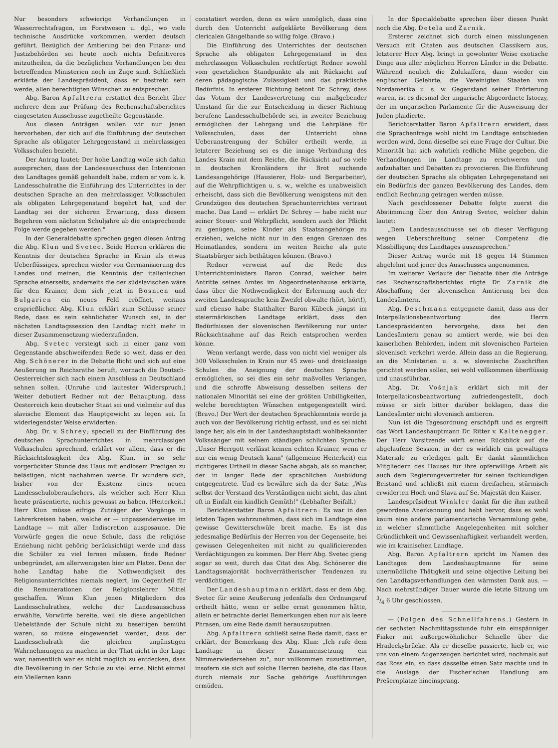Nur besonders schwierige Verhandlungen in Wasserrechtsfragen, im Forstwesen u. dgl., wo viele technische Ausdrücke vorkommen, werden deutsch geführt. Bezüglich der Amtierung bei den Finanz- und Justizbehörden sei heute noch nichts Definitiveres mitzutheilen, da die bezüglichen Verhandlungen bei den betreffenden Ministerien noch im Zuge sind. Schließlich erklärte der Landespräsident, dass er bestrebt sein werde, allen berechtigten Wünschen zu entsprechen.
Abg. Baron Apfaltrern erstattet den Bericht über mehrere dem zur Prüfung des Rechenschaftsberichtes eingesetzten Ausschusse zugetheilte Gegenstände.
Aus diesen Anträgen wollen wir nur jenen hervorheben, der sich auf die Einführung der deutschen Sprache als obligater Lehrgegenstand in mehrclassigen Volksschulen bezieht.
Der Antrag lautet: Der hohe Landtag wolle sich dahin aussprechen, dass der Landesausschuss den Intentionen des Landtages gemäß gehandelt habe, indem er vom k. k. Landesschulrathe die Einführung des Unterrichtes in der deutschen Sprache an den mehrclassigen Volksschulen als obligaten Lehrgegenstand begehrt hat, und der Landtag sei der sicheren Erwartung, dass diesem Begehren vom nächsten Schuljahre ab die entsprechende Folge werde gegeben werden."
In der Generaldebatte sprechen gegen diesen Antrag die Abg. Klun und Svetec. Beide Herren erklären die Kenntnis der deutschen Sprache in Krain als etwas Ueberflüssiges, sprechen wieder von Germanisierung des Landes und meinen, die Kenntnis der italienischen Sprache einerseits, anderseits die der südslavischen wäre für den Krainer, dem sich jetzt in Bosnien und Bulgarien ein neues Feld eröffnet, weitaus ersprießlicher. Abg. Klun erklärt zum Schlusse seiner Rede, dass es sein sehnlichster Wunsch sei, in der nächsten Landtagssession den Landtag nicht mehr in dieser Zusammensetzung wiederzufinden.
Abg. Svetec versteigt sich in einer ganz vom Gegenstande abschweifenden Rede so weit, dass er den Abg. Schönerer in die Debatte flicht und sich auf eine Aeußerung im Reichsrathe beruft, wornach die Deutsch-Oesterreicher sich nach einem Anschluss an Deutschland sehnen sollen. (Unruhe und lautester Widerspruch.) Weiter debutiert Redner mit der Behauptung, dass Oesterreich kein deutscher Staat sei und vielmehr auf das slavische Element das Hauptgewicht zu legen sei. In widerlegendster Weise erwiderten:
Abg. Dr. v. Schrey; speciell zu der Einführung des deutschen Sprachunterrichtes in mehrclassigen Volksschulen sprechend, erklärt vor allem, dass er die Rücksichtslosigkeit des Abg. Klun, in so sehr vorgerückter Stunde das Haus mit endlosem Predigen zu belästigen, nicht nachahmen werde. Er wundere sich, bisher von der Existenz eines neuen Landesschuloberaufsehers, als welcher sich Herr Klun heute präsentierte, nichts gewusst zu haben. (Heiterkeit.) Herr Klun müsse eifrige Zuträger der Vorgänge in Lehrerkreisen haben, welche er — unpassenderweise im Landtage — mit aller Indiscretion ausposaune. Die Vorwürfe gegen die neue Schule, dass die religiöse Erziehung nicht gehörig berücksichtigt werde und dass die Schüler zu viel lernen müssen, finde Redner unbegründet, am allerwenigsten hier am Platze. Denn der hohe Landtag habe die Nothwendigkeit des Religionsunterrichtes niemals negiert, im Gegentheil für die Remunerationen der Religionslehrer Mittel geschaffen. Wenn Klun jenen Mitgliedern des Landesschulrathes, welche der Landesausschuss erwählte, Vorwürfe bereite, weil sie diese angeblichen Uebelstände der Schule nicht zu beseitigen bemüht waren, so müsse eingewendet werden, dass der Landesschulrath die gleichen ungünstigen Wahrnehmungen zu machen in der That nicht in der Lage war, namentlich war es nicht möglich zu entdecken, dass die Bevölkerung in der Schule zu viel lerne. Nicht einmal ein Viellernen kann
constatiert werden, denn es wäre unmöglich, dass eine durch den Unterricht aufgeklärte Bevölkerung dem clericalen Gängelbande so willig folge. (Bravo.)
Die Einführung des Unterrichtes der deutschen Sprache als obligaten Lehrgegenstand in den mehrclassigen Volksschulen rechtfertigt Redner sowohl vom gesetzlichen Standpunkte als mit Rücksicht auf deren pädagogische Zulässigkeit und das praktische Bedürfnis. In ersterer Richtung betont Dr. Schrey, dass das Votum der Landesvertretung ein maßgebender Umstand für die zur Entscheidung in dieser Richtung berufene Landesschulbehörde sei, in zweiter Beziehung ermöglichen der Lehrgang und die Lehrpläne für Volksschulen, dass der Unterricht ohne Ueberanstrengung der Schüler ertheilt werde, in letzterer Beziehung sei es die innige Verbindung des Landes Krain mit dem Reiche, die Rücksicht auf so viele in deutschen Kronländern ihr Brot suchende Landesangehörige (Hausierer, Holz- und Bergarbeiter), auf die Wehrpflichtigen u. s. w., welche es unabweislich erheischt, dass sich die Bevölkerung wenigstens mit den Grundzügen des deutschen Sprachunterrichtes vertraut mache. Das Land — erklärt Dr. Schrey — habe nicht nur seiner Steuer- und Wehrpflicht, sondern auch der Pflicht zu genügen, seine Kinder als Staatsangehörige zu erziehen, welche nicht nur in den engen Grenzen des Heimatlandes, sondern im weiten Reiche als gute Staatsbürger sich bethätigen können. (Bravo.)
Redner verweist auf die Rede des Unterrichtsministers Baron Conrad, welcher beim Antritte seines Amtes im Abgeordnetenhause erklärte, dass über die Nothwendigkeit der Erlernung auch der zweiten Landessprache kein Zweifel obwalte (hört, hört!), und ebenso habe Statthalter Baron Kübeck jüngst im steiermärkischen Landtage erklärt, dass den Bedürfnissen der slovenischen Bevölkerung nur unter Rücksichtnahme auf das Reich entsprochen werden könne.
Wenn verlangt werde, dass von nicht viel weniger als 300 Volksschulen in Krain nur 45 zwei- und dreiclassige Schulen die Aneignung der deutschen Sprache ermöglichen, so sei dies ein sehr maßvolles Verlangen, und die schroffe Abweisung desselben seitens der nationalen Minorität sei eine der größten Unbilligkeiten, welche berechtigten Wünschen entgegengestellt wird. (Bravo.) Der Wert der deutschen Sprachkenntnis werde ja auch von der Bevölkerung richtig erfasst, und es sei nicht lange her, als ein in der Landeshauptstadt wohlbekannter Volkssänger mit seinem ständigen schlichten Spruche: „Unser Herrgott verlässt keinen echten Krainer, wenn er nur ein wenig Deutsch kann" (allgemeine Heiterkeit) ein richtigeres Urtheil in dieser Sache abgab, als so mancher, der in langer Rede der sprachlichen Ausbildung entgegentrete. Und es bewähre sich da der Satz: „Was selbst der Verstand des Verständigen nicht sieht, das ahnt oft in Einfalt ein kindlich Gemüth!" (Lebhafter Beifall.)
Berichterstatter Baron Apfaltrern: Es war in den letzten Tagen wahrzunehmen, dass sich im Landtage eine gewisse Gewitterschwüle breit mache. Es ist das jedesmalige Bedürfnis der Herren von der Gegenseite, bei gewissen Gelegenheiten mit nicht zu qualificierenden Verdächtigungen zu kommen. Der Herr Abg. Svetec gieng sogar so weit, durch das Citat des Abg. Schönerer die Landtagsmajorität hochverrätherischer Tendenzen zu verdächtigen.
Der Landeshauptmann erklärt, dass er dem Abg. Svetec für seine Aeußerung jedenfalls den Ordnungsruf ertheilt hätte, wenn er selbe ernst genommen hätte, allein er betrachte derlei Bemerkungen eben nur als leere Phrasen, um eine Rede damit herauszuputzen.
Abg. Apfaltrern schließt seine Rede damit, dass er erklärt, der Bemerkung des Abg. Klun: „Ich rufe dem Landtage in dieser Zusammensetzung ein Nimmerwiedersehen zu", nur vollkommen zuzustimmen, insofern sie sich auf solche Herren beziehe, die das Haus durch niemals zur Sache gehörige Ausführungen ermüden.
In der Specialdebatte sprechen über diesen Punkt noch die Abg. Detela und Zarnik.
Ersterer zeichnet sich durch einen misslungenen Versuch mit Citaten aus deutschen Classikern aus, letzterer Herr Abg. bringt in gewohnter Weise exotische Dinge aus aller möglichen Herren Länder in die Debatte. Während neulich die Zulukaffern, dann wieder ein englischer Gelehrte, die Vereinigten Staaten von Nordamerika u. s. w. Gegenstand seiner Erörterung waren, ist es diesmal der ungarische Abgeordnete Istoczy, der im ungarischen Parlamente für die Ausweisung der Juden plaidierte.
Berichterstatter Baron Apfaltrern erwidert, dass die Sprachenfrage wohl nicht im Landtage entschieden werden wird, denn dieselbe sei eine Frage der Cultur. Die Minorität hat sich wahrlich redliche Mühe gegeben, die Verhandlungen im Landtage zu erschweren und aufzuhalten und Debatten zu provocieren. Die Einführung der deutschen Sprache als obligaten Lehrgegenstand sei ein Bedürfnis der ganzen Bevölkerung des Landes, dem endlich Rechnung getragen werden müsse.
Nach geschlossener Debatte folgte zuerst die Abstimmung über den Antrag Svetec, welcher dahin lautet:
„Dem Landesausschusse sei ob dieser Verfügung wegen Ueberschreitung seiner Competenz die Missbilligung des Landtages auszusprechen."
Dieser Antrag wurde mit 18 gegen 14 Stimmen abgelehnt und jener des Ausschusses angenommen.
Im weiteren Verlaufe der Debatte über die Anträge des Rechenschaftsberichtes rügte Dr. Zarnik die Abschaffung der slovenischen Amtierung bei den Landesämtern.
Abg. Deschmann entgegnete damit, dass aus der Interpellationsbeantwortung des Herrn Landespräsidenten hervorgehe, dass bei den Landesämtern genau so amtiert werde, wie bei den kaiserlichen Behörden, indem mit slovenischen Parteien slovenisch verkehrt werde. Allein dass an die Regierung, an die Ministerien u. s. w. slovenische Zuschriften gerichtet werden sollen, sei wohl vollkommen überflüssig und unausführbar.
Abg. Dr. Vošnjak erklärt sich mit der Interpellationsbeantwortung zufriedengestellt, doch müsse er sich bitter darüber beklagen, dass die Landesämter nicht slovenisch amtieren.
Nun ist die Tagesordnung erschöpft und es ergreift das Wort Landeshauptmann Dr. Ritter v. Kaltenegger. Der Herr Vorsitzende wirft einen Rückblick auf die abgelaufene Session, in der es wirklich ein gewaltiges Materiale zu erledigen galt. Er dankt sämmtlichen Mitgliedern des Hauses für ihre opferwillige Arbeit als auch dem Regierungsvertreter für seinen fachkundigen Beistand und schließt mit einem dreifachen, stürmisch erwiderten Hoch und Slava auf Se. Majestät den Kaiser.
Landespräsident Winkler dankt für die ihm zutheil gewordene Anerkennung und hebt hervor, dass es wohl kaum eine andere parlamentarische Versammlung gebe, in welcher sämmtliche Angelegenheiten mit solcher Gründlichkeit und Gewissenhaftigkeit verhandelt werden, wie im krainischen Landtage.
Abg. Baron Apfaltrern spricht im Namen des Landtages dem Landeshauptmanne für seine unermüdliche Thätigkeit und seine objective Leitung bei den Landtagsverhandlungen den wärmsten Dank aus. — Nach mehrstündiger Dauer wurde die letzte Sitzung um 3/4 6 Uhr geschlossen.
— (Folgen des Schnellfahrens.) Gestern in der sechsten Nachmittagsstunde fuhr ein einspänniger Fiaker mit außergewöhnlicher Schnelle über die Hradeckybrücke. Als er dieselbe passierte, hieb er, wie uns von einem Augenzeugen berichtet wird, nochmals auf das Ross ein, so dass dasselbe einen Satz machte und in die Auslage der Fischer'schen Handlung am Prešernplatze hineinsprang.